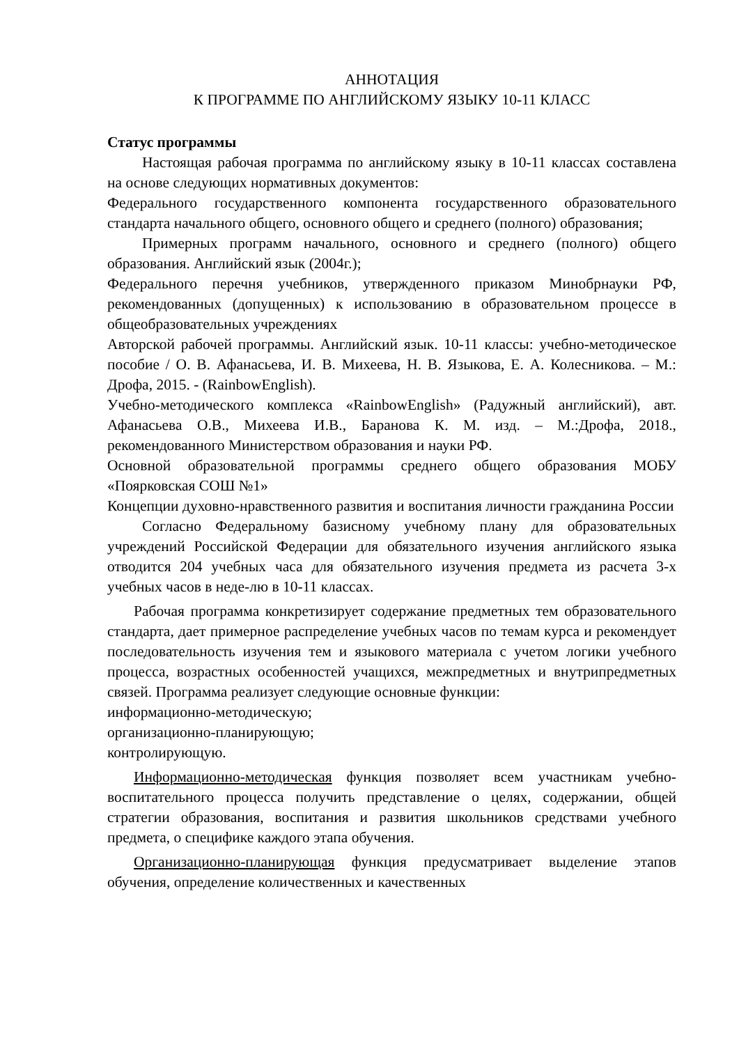АННОТАЦИЯ
К ПРОГРАММЕ ПО АНГЛИЙСКОМУ ЯЗЫКУ 10-11 КЛАСС
Статус программы
Настоящая рабочая программа по английскому языку в 10-11 классах составлена на основе следующих нормативных документов:
Федерального государственного компонента государственного образовательного стандарта начального общего, основного общего и среднего (полного) образования;
Примерных программ начального, основного и среднего (полного) общего образования. Английский язык (2004г.);
Федерального перечня учебников, утвержденного приказом Минобрнауки РФ, рекомендованных (допущенных) к использованию в образовательном процессе в общеобразовательных учреждениях
Авторской рабочей программы. Английский язык. 10-11 классы: учебно-методическое пособие / О. В. Афанасьева, И. В. Михеева, Н. В. Языкова, Е. А. Колесникова. – М.: Дрофа, 2015. - (RainbowEnglish).
Учебно-методического комплекса «RainbowEnglish» (Радужный английский), авт. Афанасьева О.В., Михеева И.В., Баранова К. М. изд. – М.:Дрофа, 2018., рекомендованного Министерством образования и науки РФ.
Основной образовательной программы среднего общего образования МОБУ «Поярковская СОШ №1»
Концепции духовно-нравственного развития и воспитания личности гражданина России
Согласно Федеральному базисному учебному плану для образовательных учреждений Российской Федерации для обязательного изучения английского языка отводится 204 учебных часа для обязательного изучения предмета из расчета 3-х учебных часов в неде-лю в 10-11 классах.
Рабочая программа конкретизирует содержание предметных тем образовательного стандарта, дает примерное распределение учебных часов по темам курса и рекомендует последовательность изучения тем и языкового материала с учетом логики учебного процесса, возрастных особенностей учащихся, межпредметных и внутрипредметных связей. Программа реализует следующие основные функции:
информационно-методическую;
организационно-планирующую;
контролирующую.
Информационно-методическая функция позволяет всем участникам учебно-воспитательного процесса получить представление о целях, содержании, общей стратегии образования, воспитания и развития школьников средствами учебного предмета, о специфике каждого этапа обучения.
Организационно-планирующая функция предусматривает выделение этапов обучения, определение количественных и качественных